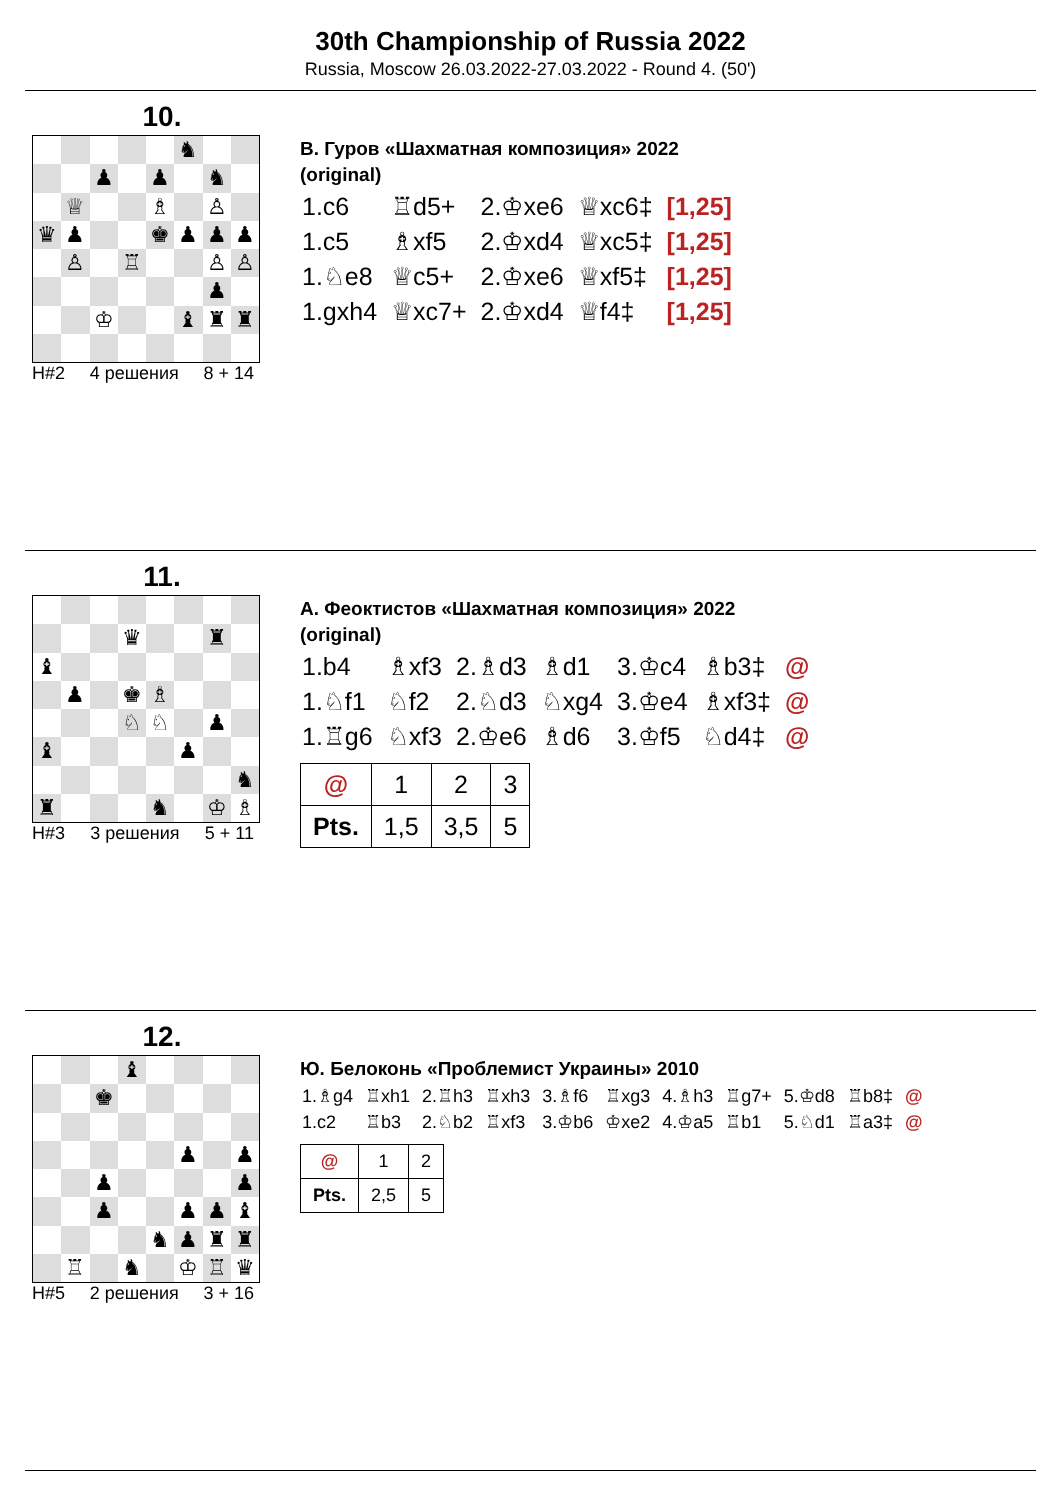30th Championship of Russia 2022
Russia, Moscow 26.03.2022-27.03.2022 - Round 4. (50')
10.
♞
♟
♟
♞
♕
♗
♙
♛
♟
♚
♟
♟
♟
♙
♖
♙
♙
♟
♔
♝
♜
♜
H#2 4 решения 8 + 14
В. Гуров «Шахматная композиция» 2022
(original)
| 1.c6 | ♖d5+ | 2.♔xe6 | ♕xc6‡ | [1,25] |
| 1.c5 | ♗xf5 | 2.♔xd4 | ♕xc5‡ | [1,25] |
| 1.♘e8 | ♕c5+ | 2.♔xe6 | ♕xf5‡ | [1,25] |
| 1.gxh4 | ♕xc7+ | 2.♔xd4 | ♕f4‡ | [1,25] |
11.
♛
♜
♝
♟
♚
♗
♘
♘
♟
♝
♟
♞
♜
♞
♔
♗
H#3 3 решения 5 + 11
А. Феоктистов «Шахматная композиция» 2022
(original)
| 1.b4 | ♗xf3 | 2.♗d3 | ♗d1 | 3.♔c4 | ♗b3‡ | @ |
| 1.♘f1 | ♘f2 | 2.♘d3 | ♘xg4 | 3.♔e4 | ♗xf3‡ | @ |
| 1.♖g6 | ♘xf3 | 2.♔e6 | ♗d6 | 3.♔f5 | ♘d4‡ | @ |
| @ | 1 | 2 | 3 |
| Pts. | 1,5 | 3,5 | 5 |
12.
♝
♚
♟
♟
♟
♟
♟
♟
♟
♝
♞
♟
♜
♜
♖
♞
♔
♖
♛
H#5 2 решения 3 + 16
Ю. Белоконь «Проблемист Украины» 2010
| 1.♗g4 | ♖xh1 | 2.♖h3 | ♖xh3 | 3.♗f6 | ♖xg3 | 4.♗h3 | ♖g7+ | 5.♔d8 | ♖b8‡ | @ |
| 1.c2 | ♖b3 | 2.♘b2 | ♖xf3 | 3.♔b6 | ♔xe2 | 4.♔a5 | ♖b1 | 5.♘d1 | ♖a3‡ | @ |
| @ | 1 | 2 |
| Pts. | 2,5 | 5 |